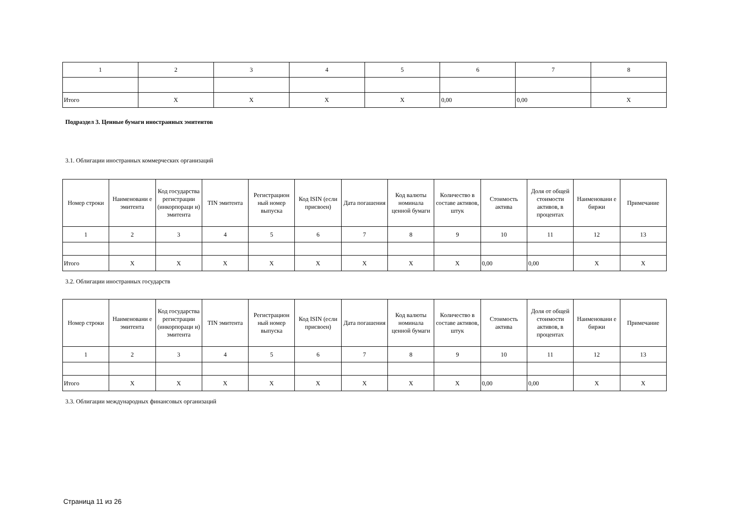| 1 | 2 | 3 | 4 | 5 | 6 | 7 | 8 |
| Итого | X | X | X | X | 0,00 | 0,00 | X |
Подраздел 3. Ценные бумаги иностранных эмитентов
3.1. Облигации иностранных коммерческих организаций
| Номер строки | Наименовани е эмитента | Код государства регистрации (инкорпораци и) эмитента | TIN эмитента | Регистрацион ный номер выпуска | Код ISIN (если присвоен) | Дата погашения | Код валюты номинала ценной бумаги | Количество в составе активов, штук | Стоимость актива | Доля от общей стоимости активов, в процентах | Наименовани е биржи | Примечание |
| --- | --- | --- | --- | --- | --- | --- | --- | --- | --- | --- | --- | --- |
| 1 | 2 | 3 | 4 | 5 | 6 | 7 | 8 | 9 | 10 | 11 | 12 | 13 |
| Итого | X | X | X | X | X | X | X | X | 0,00 | 0,00 | X | X |
3.2. Облигации иностранных государств
| Номер строки | Наименовани е эмитента | Код государства регистрации (инкорпораци и) эмитента | TIN эмитента | Регистрацион ный номер выпуска | Код ISIN (если присвоен) | Дата погашения | Код валюты номинала ценной бумаги | Количество в составе активов, штук | Стоимость актива | Доля от общей стоимости активов, в процентах | Наименовани е биржи | Примечание |
| --- | --- | --- | --- | --- | --- | --- | --- | --- | --- | --- | --- | --- |
| 1 | 2 | 3 | 4 | 5 | 6 | 7 | 8 | 9 | 10 | 11 | 12 | 13 |
| Итого | X | X | X | X | X | X | X | X | 0,00 | 0,00 | X | X |
3.3. Облигации международных финансовых организаций
Страница 11 из 26